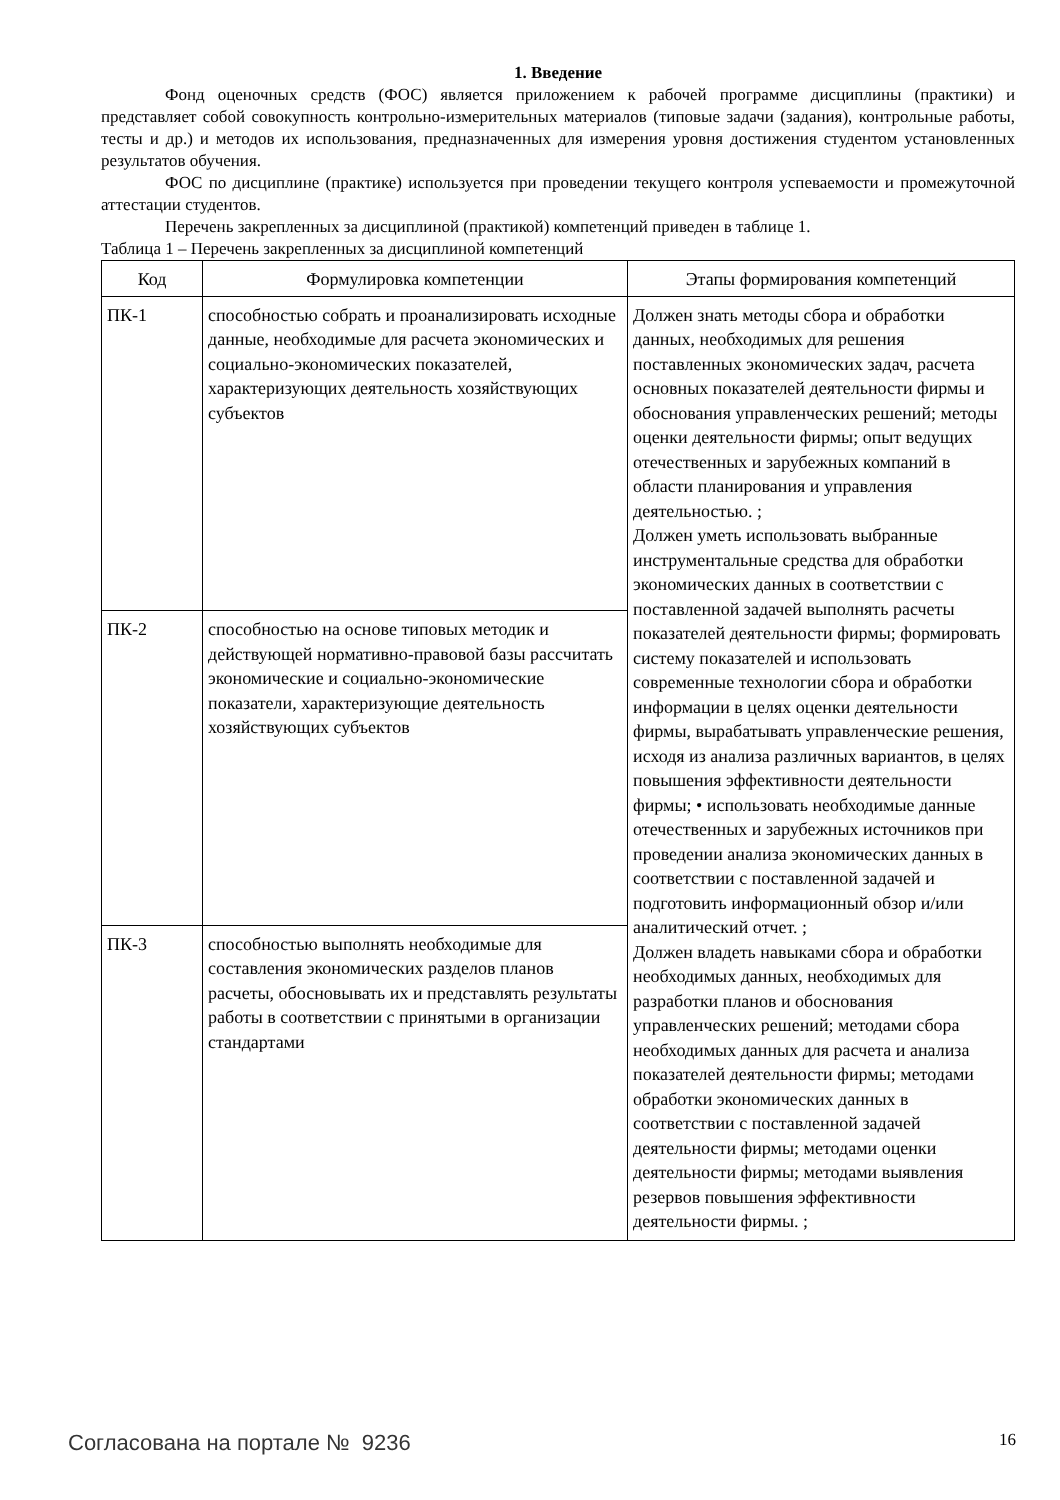1. Введение
Фонд оценочных средств (ФОС) является приложением к рабочей программе дисциплины (практики) и представляет собой совокупность контрольно-измерительных материалов (типовые задачи (задания), контрольные работы, тесты и др.) и методов их использования, предназначенных для измерения уровня достижения студентом установленных результатов обучения.
ФОС по дисциплине (практике) используется при проведении текущего контроля успеваемости и промежуточной аттестации студентов.
Перечень закрепленных за дисциплиной (практикой) компетенций приведен в таблице 1.
Таблица 1 – Перечень закрепленных за дисциплиной компетенций
| Код | Формулировка компетенции | Этапы формирования компетенций |
| --- | --- | --- |
| ПК-1 | способностью собрать и проанализировать исходные данные, необходимые для расчета экономических и социально-экономических показателей, характеризующих деятельность хозяйствующих субъектов | Должен знать методы сбора и обработки данных, необходимых для решения поставленных экономических задач, расчета основных показателей деятельности фирмы и обоснования управленческих решений; методы оценки деятельности фирмы; опыт ведущих отечественных и зарубежных компаний в области планирования и управления деятельностью. ; Должен уметь использовать выбранные инструментальные средства для обработки экономических данных в соответствии с поставленной задачей выполнять расчеты показателей деятельности фирмы; формировать систему показателей и использовать современные технологии сбора и обработки информации в целях оценки деятельности фирмы, вырабатывать управленческие решения, исходя из анализа различных вариантов, в целях повышения эффективности деятельности фирмы; • использовать необходимые данные отечественных и зарубежных источников при проведении анализа экономических данных в соответствии с поставленной задачей и подготовить информационный обзор и/или аналитический отчет. ; Должен владеть навыками сбора и обработки необходимых данных, необходимых для разработки планов и обоснования управленческих решений; методами сбора необходимых данных для расчета и анализа показателей деятельности фирмы; методами обработки экономических данных в соответствии с поставленной задачей деятельности фирмы; методами оценки деятельности фирмы; методами выявления резервов повышения эффективности деятельности фирмы. ; |
| ПК-2 | способностью на основе типовых методик и действующей нормативно-правовой базы рассчитать экономические и социально-экономические показатели, характеризующие деятельность хозяйствующих субъектов | |
| ПК-3 | способностью выполнять необходимые для составления экономических разделов планов расчеты, обосновывать их и представлять результаты работы в соответствии с принятыми в организации стандартами | |
Согласована на портале № 9236 16